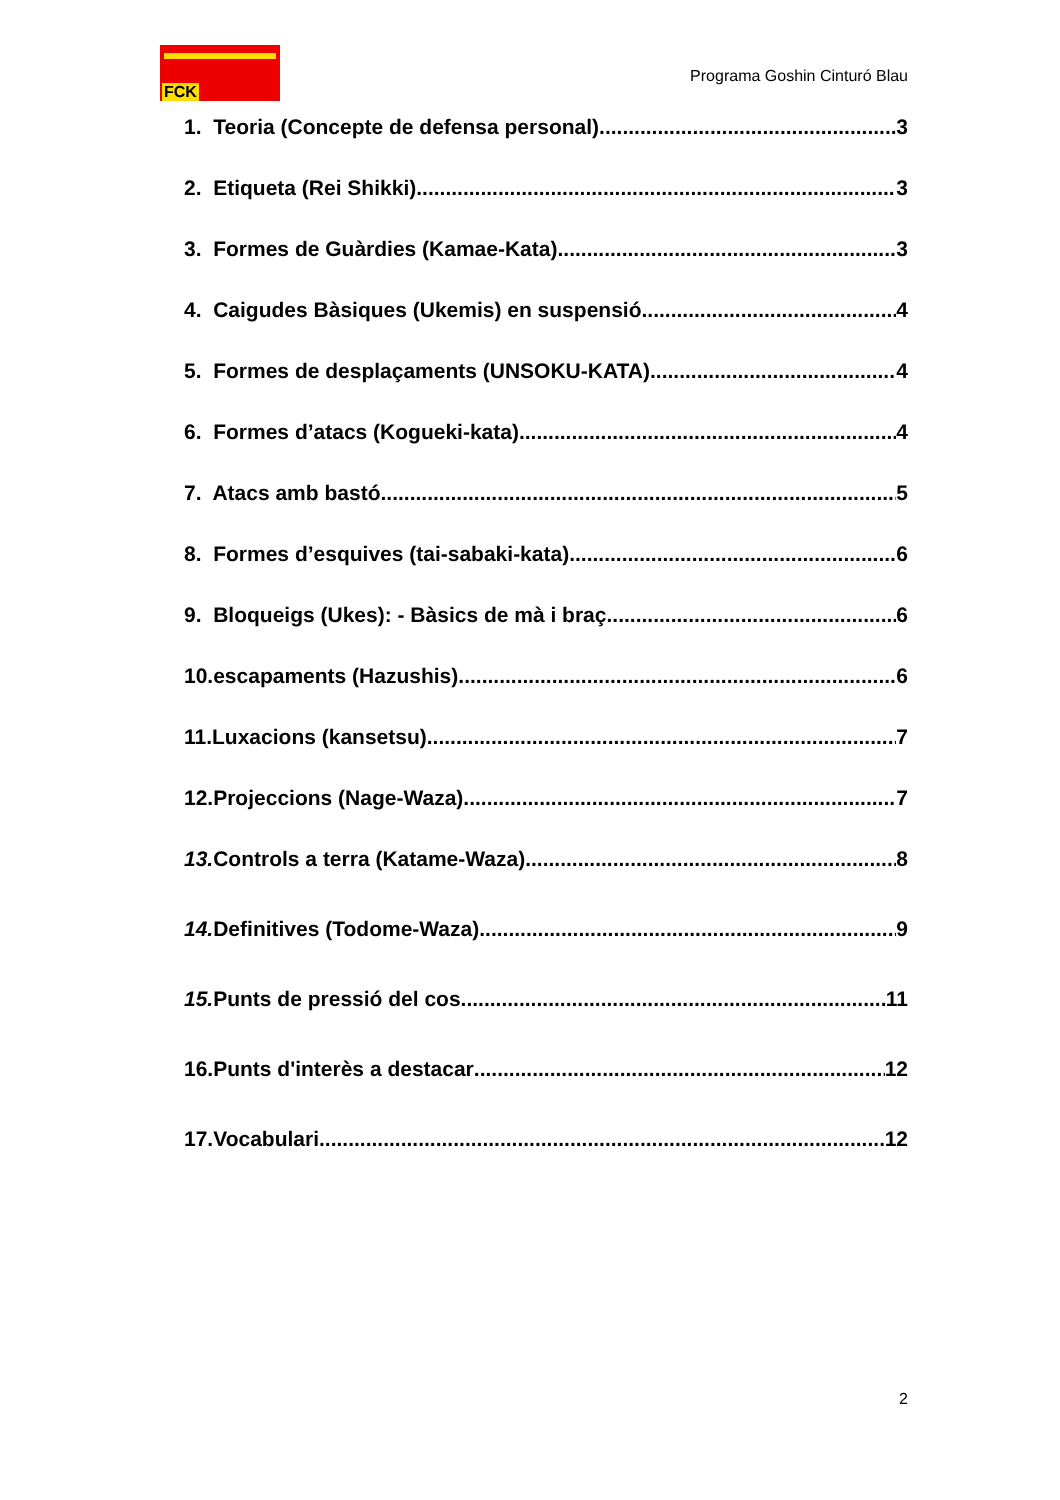FCK
Programa Goshin Cinturó Blau
1. Teoria (Concepte de defensa personal) 3
2. Etiqueta (Rei Shikki) 3
3. Formes de Guàrdies (Kamae-Kata) 3
4. Caigudes Bàsiques (Ukemis) en suspensió 4
5. Formes de desplaçaments (UNSOKU-KATA) 4
6. Formes d’atacs (Kogueki-kata) 4
7. Atacs amb bastó 5
8. Formes d’esquives (tai-sabaki-kata) 6
9. Bloqueigs (Ukes): - Bàsics de mà i braç 6
10.escapaments (Hazushis) 6
11.Luxacions (kansetsu) 7
12.Projeccions (Nage-Waza) 7
13. Controls a terra (Katame-Waza) 8
14. Definitives (Todome-Waza) 9
15. Punts de pressió del cos 11
16.Punts d'interès a destacar 12
17.Vocabulari 12
2